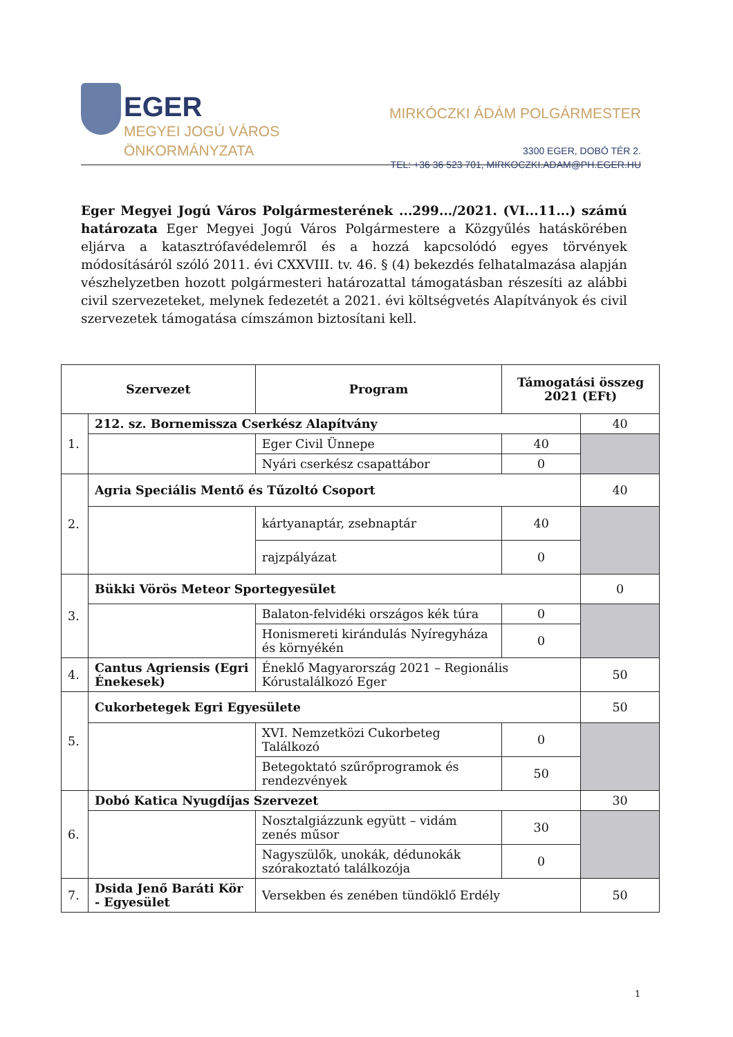EGER
MEGYEI JOGÚ VÁROS
ÖNKORMÁNYZATA
MIRKÓCZKI ÁDÁM POLGÁRMESTER
3300 EGER, DOBÓ TÉR 2.
TEL: +36 36 523 701, MIRKOCZKI.ADAM@PH.EGER.HU
Eger Megyei Jogú Város Polgármesterének ...299.../2021. (VI...11...) számú határozata Eger Megyei Jogú Város Polgármestere a Közgyűlés hatáskörében eljárva a katasztrófavédelemről és a hozzá kapcsolódó egyes törvények módosításáról szóló 2011. évi CXXVIII. tv. 46. § (4) bekezdés felhatalmazása alapján vészhelyzetben hozott polgármesteri határozattal támogatásban részesíti az alábbi civil szervezeteket, melynek fedezetét a 2021. évi költségvetés Alapítványok és civil szervezetek támogatása címszámon biztosítani kell.
| Szervezet | | Program | Támogatási összeg 2021 (EFt) | |
| --- | --- | --- | --- | --- |
| 1. | 212. sz. Bornemissza Cserkész Alapítvány | | | 40 |
| | | Eger Civil Ünnepe | 40 | |
| | | Nyári cserkész csapattábor | 0 | |
| 2. | Agria Speciális Mentő és Tűzoltó Csoport | | | 40 |
| | | kártyanaptár, zsebnaptár | 40 | |
| | | rajzpályázat | 0 | |
| 3. | Bükki Vörös Meteor Sportegyesület | | | 0 |
| | | Balaton-felvidéki országos kék túra | 0 | |
| | | Honismereti kirándulás Nyíregyháza és környékén | 0 | |
| 4. | Cantus Agriensis (Egri Énekesek) | Éneklő Magyarország 2021 – Regionális Kórustalálkozó Eger | | 50 |
| 5. | Cukorbetegek Egri Egyesülete | | | 50 |
| | | XVI. Nemzetközi Cukorbeteg Találkozó | 0 | |
| | | Betegoktató szűrőprogramok és rendezvények | 50 | |
| 6. | Dobó Katica Nyugdíjas Szervezet | | | 30 |
| | | Nosztalgiázzunk együtt – vidám zenés műsor | 30 | |
| | | Nagyszülők, unokák, dédunokák szórakoztató találkozója | 0 | |
| 7. | Dsida Jenő Baráti Kör - Egyesület | Versekben és zenében tündöklő Erdély | | 50 |
1